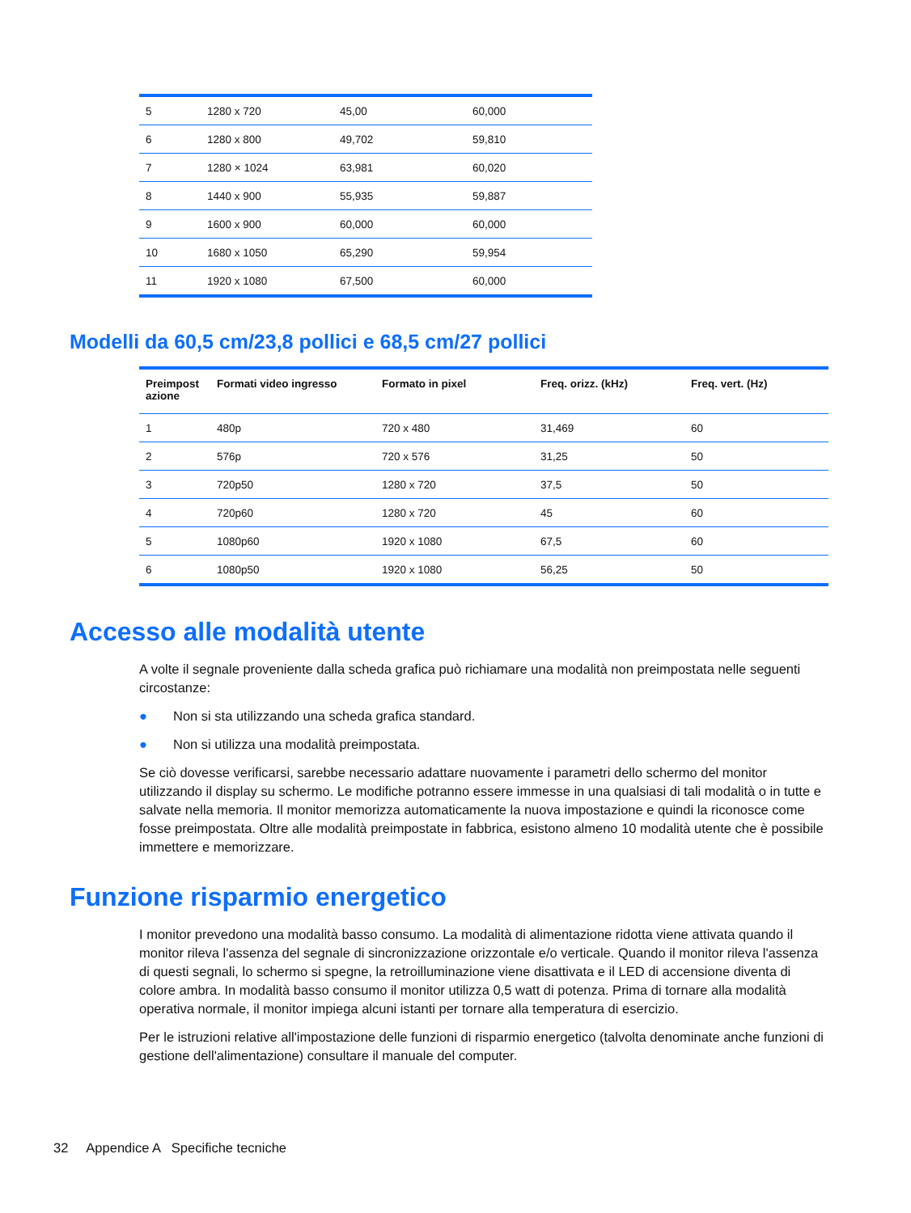| 5 | 1280 x 720 | 45,00 | 60,000 |
| 6 | 1280 x 800 | 49,702 | 59,810 |
| 7 | 1280 × 1024 | 63,981 | 60,020 |
| 8 | 1440 x 900 | 55,935 | 59,887 |
| 9 | 1600 x 900 | 60,000 | 60,000 |
| 10 | 1680 x 1050 | 65,290 | 59,954 |
| 11 | 1920 x 1080 | 67,500 | 60,000 |
Modelli da 60,5 cm/23,8 pollici e 68,5 cm/27 pollici
| Preimpost azione | Formati video ingresso | Formato in pixel | Freq. orizz. (kHz) | Freq. vert. (Hz) |
| --- | --- | --- | --- | --- |
| 1 | 480p | 720 x 480 | 31,469 | 60 |
| 2 | 576p | 720 x 576 | 31,25 | 50 |
| 3 | 720p50 | 1280 x 720 | 37,5 | 50 |
| 4 | 720p60 | 1280 x 720 | 45 | 60 |
| 5 | 1080p60 | 1920 x 1080 | 67,5 | 60 |
| 6 | 1080p50 | 1920 x 1080 | 56,25 | 50 |
Accesso alle modalità utente
A volte il segnale proveniente dalla scheda grafica può richiamare una modalità non preimpostata nelle seguenti circostanze:
● Non si sta utilizzando una scheda grafica standard.
● Non si utilizza una modalità preimpostata.
Se ciò dovesse verificarsi, sarebbe necessario adattare nuovamente i parametri dello schermo del monitor utilizzando il display su schermo. Le modifiche potranno essere immesse in una qualsiasi di tali modalità o in tutte e salvate nella memoria. Il monitor memorizza automaticamente la nuova impostazione e quindi la riconosce come fosse preimpostata. Oltre alle modalità preimpostate in fabbrica, esistono almeno 10 modalità utente che è possibile immettere e memorizzare.
Funzione risparmio energetico
I monitor prevedono una modalità basso consumo. La modalità di alimentazione ridotta viene attivata quando il monitor rileva l'assenza del segnale di sincronizzazione orizzontale e/o verticale. Quando il monitor rileva l'assenza di questi segnali, lo schermo si spegne, la retroilluminazione viene disattivata e il LED di accensione diventa di colore ambra. In modalità basso consumo il monitor utilizza 0,5 watt di potenza. Prima di tornare alla modalità operativa normale, il monitor impiega alcuni istanti per tornare alla temperatura di esercizio.
Per le istruzioni relative all'impostazione delle funzioni di risparmio energetico (talvolta denominate anche funzioni di gestione dell'alimentazione) consultare il manuale del computer.
32 Appendice A Specifiche tecniche